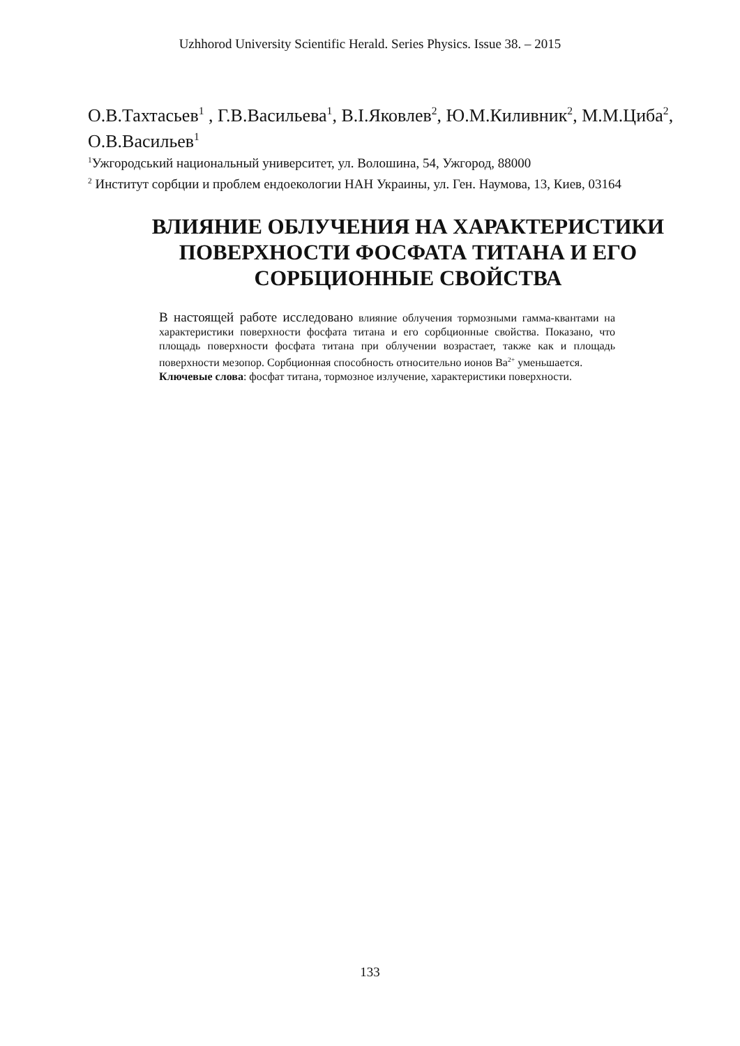Uzhhorod University Scientific Herald. Series Physics. Issue 38. – 2015
О.В.Тахтасьев<sup>1</sup> , Г.В.Васильева<sup>1</sup>, В.І.Яковлев<sup>2</sup>, Ю.М.Киливник<sup>2</sup>, М.М.Циба<sup>2</sup>, О.В.Васильев<sup>1</sup>
<sup>1</sup> Ужгородський национальный университет, ул. Волошина, 54, Ужгород, 88000
<sup>2</sup> Институт сорбции и проблем ендоекологии НАН Украины, ул. Ген. Наумова, 13, Киев, 03164
ВЛИЯНИЕ ОБЛУЧЕНИЯ НА ХАРАКТЕРИСТИКИ ПОВЕРХНОСТИ ФОСФАТА ТИТАНА И ЕГО СОРБЦИОННЫЕ СВОЙСТВА
В настоящей работе исследовано влияние облучения тормозными гамма-квантами на характеристики поверхности фосфата титана и его сорбционные свойства. Показано, что площадь поверхности фосфата титана при облучении возрастает, также как и площадь поверхности мезопор. Сорбционная способность относительно ионов Ba<sup>2+</sup> уменьшается.
Ключевые слова: фосфат титана, тормозное излучение, характеристики поверхности.
133